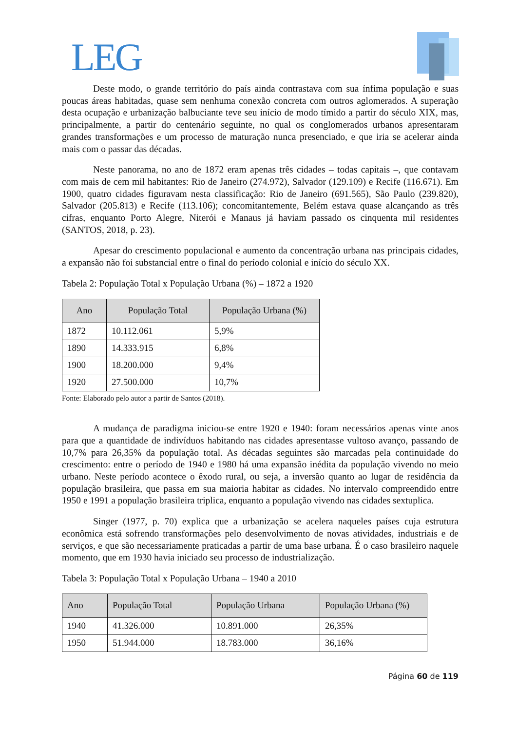LEG
Deste modo, o grande território do país ainda contrastava com sua ínfima população e suas poucas áreas habitadas, quase sem nenhuma conexão concreta com outros aglomerados. A superação desta ocupação e urbanização balbuciante teve seu início de modo tímido a partir do século XIX, mas, principalmente, a partir do centenário seguinte, no qual os conglomerados urbanos apresentaram grandes transformações e um processo de maturação nunca presenciado, e que iria se acelerar ainda mais com o passar das décadas.
Neste panorama, no ano de 1872 eram apenas três cidades – todas capitais –, que contavam com mais de cem mil habitantes: Rio de Janeiro (274.972), Salvador (129.109) e Recife (116.671). Em 1900, quatro cidades figuravam nesta classificação: Rio de Janeiro (691.565), São Paulo (239.820), Salvador (205.813) e Recife (113.106); concomitantemente, Belém estava quase alcançando as três cifras, enquanto Porto Alegre, Niterói e Manaus já haviam passado os cinquenta mil residentes (SANTOS, 2018, p. 23).
Apesar do crescimento populacional e aumento da concentração urbana nas principais cidades, a expansão não foi substancial entre o final do período colonial e início do século XX.
Tabela 2: População Total x População Urbana (%) – 1872 a 1920
| Ano | População Total | População Urbana (%) |
| --- | --- | --- |
| 1872 | 10.112.061 | 5,9% |
| 1890 | 14.333.915 | 6,8% |
| 1900 | 18.200.000 | 9,4% |
| 1920 | 27.500.000 | 10,7% |
Fonte: Elaborado pelo autor a partir de Santos (2018).
A mudança de paradigma iniciou-se entre 1920 e 1940: foram necessários apenas vinte anos para que a quantidade de indivíduos habitando nas cidades apresentasse vultoso avanço, passando de 10,7% para 26,35% da população total. As décadas seguintes são marcadas pela continuidade do crescimento: entre o período de 1940 e 1980 há uma expansão inédita da população vivendo no meio urbano. Neste período acontece o êxodo rural, ou seja, a inversão quanto ao lugar de residência da população brasileira, que passa em sua maioria habitar as cidades. No intervalo compreendido entre 1950 e 1991 a população brasileira triplica, enquanto a população vivendo nas cidades sextuplica.
Singer (1977, p. 70) explica que a urbanização se acelera naqueles países cuja estrutura econômica está sofrendo transformações pelo desenvolvimento de novas atividades, industriais e de serviços, e que são necessariamente praticadas a partir de uma base urbana. É o caso brasileiro naquele momento, que em 1930 havia iniciado seu processo de industrialização.
Tabela 3: População Total x População Urbana – 1940 a 2010
| Ano | População Total | População Urbana | População Urbana (%) |
| --- | --- | --- | --- |
| 1940 | 41.326.000 | 10.891.000 | 26,35% |
| 1950 | 51.944.000 | 18.783.000 | 36,16% |
Página 60 de 119